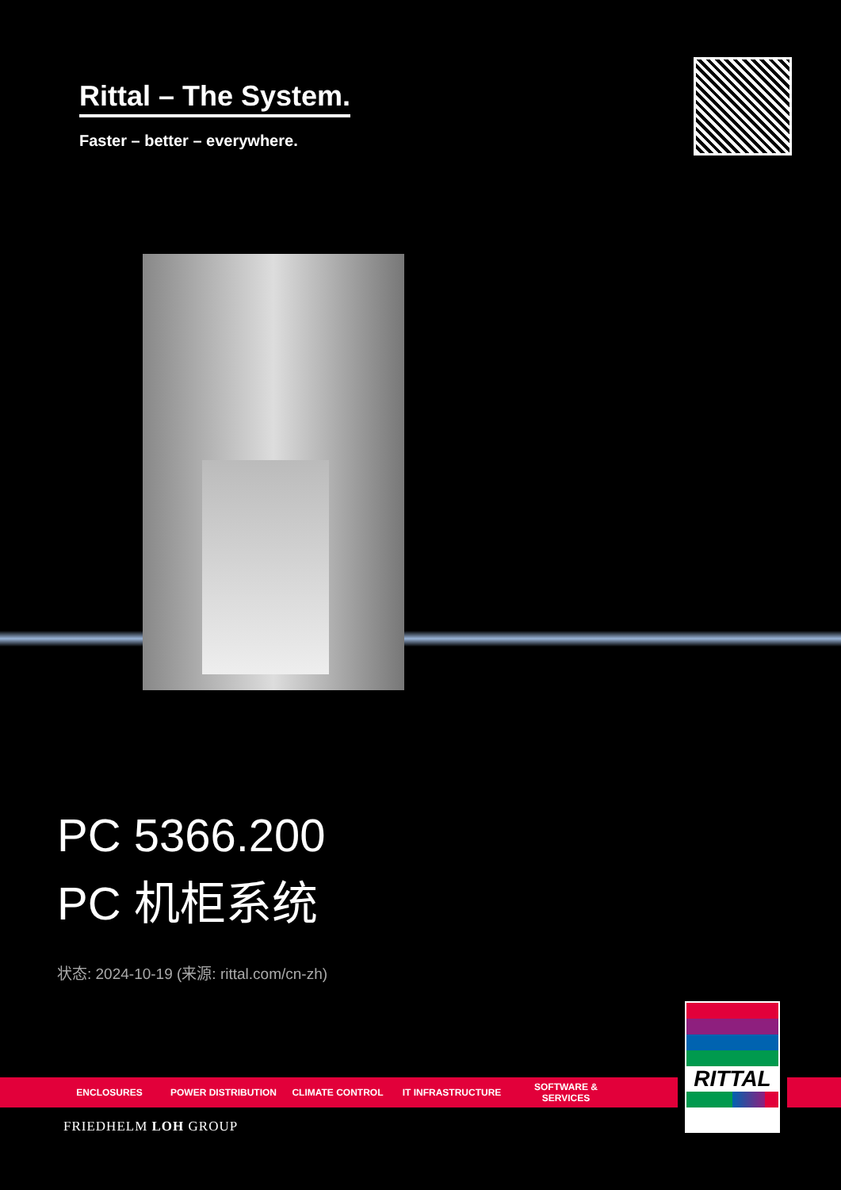Rittal – The System.
Faster – better – everywhere.
PC 5366.200
PC 机柜系统
状态: 2024-10-19 (来源: rittal.com/cn-zh)
ENCLOSURES POWER DISTRIBUTION CLIMATE CONTROL IT INFRASTRUCTURE SOFTWARE & SERVICES
RITTAL
FRIEDHELM LOH GROUP